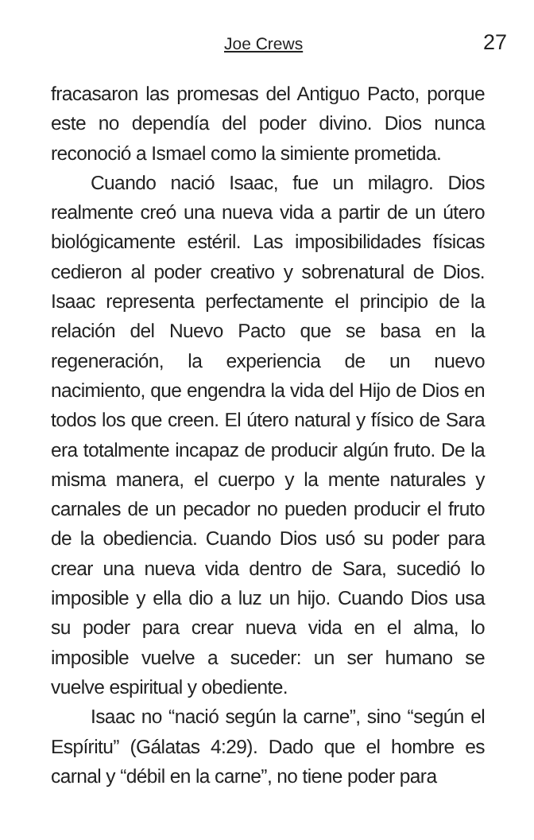Joe Crews 27
fracasaron las promesas del Antiguo Pacto, porque este no dependía del poder divino. Dios nunca reconoció a Ismael como la simiente prometida.
Cuando nació Isaac, fue un milagro. Dios realmente creó una nueva vida a partir de un útero biológicamente estéril. Las imposibilidades físicas cedieron al poder creativo y sobrenatural de Dios. Isaac representa perfectamente el principio de la relación del Nuevo Pacto que se basa en la regeneración, la experiencia de un nuevo nacimiento, que engendra la vida del Hijo de Dios en todos los que creen. El útero natural y físico de Sara era totalmente incapaz de producir algún fruto. De la misma manera, el cuerpo y la mente naturales y carnales de un pecador no pueden producir el fruto de la obediencia. Cuando Dios usó su poder para crear una nueva vida dentro de Sara, sucedió lo imposible y ella dio a luz un hijo. Cuando Dios usa su poder para crear nueva vida en el alma, lo imposible vuelve a suceder: un ser humano se vuelve espiritual y obediente.
Isaac no “nació según la carne”, sino “según el Espíritu” (Gálatas 4:29). Dado que el hombre es carnal y “débil en la carne”, no tiene poder para